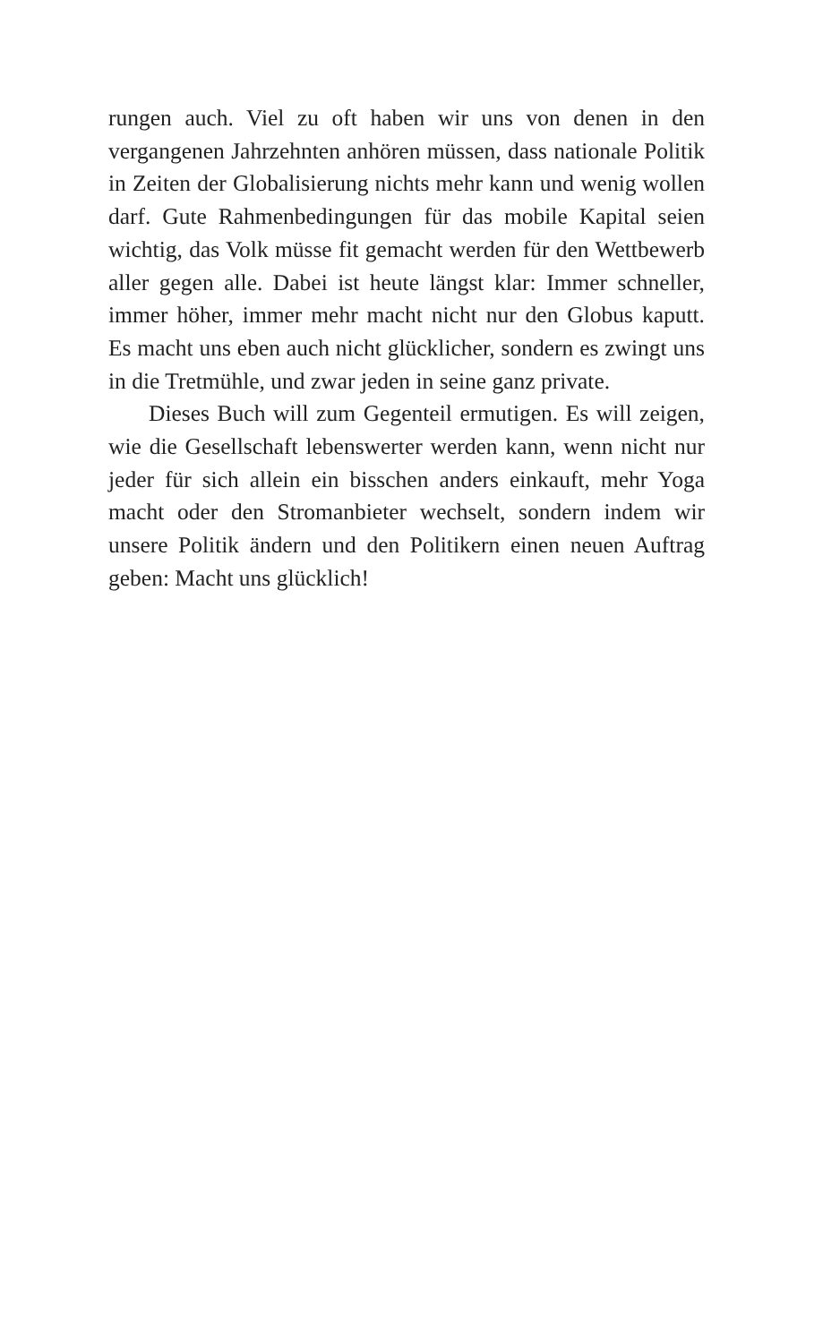rungen auch. Viel zu oft haben wir uns von denen in den vergangenen Jahrzehnten anhören müssen, dass nationale Politik in Zeiten der Globalisierung nichts mehr kann und wenig wollen darf. Gute Rahmenbedingungen für das mobile Kapital seien wichtig, das Volk müsse fit gemacht werden für den Wettbewerb aller gegen alle. Dabei ist heute längst klar: Immer schneller, immer höher, immer mehr macht nicht nur den Globus kaputt. Es macht uns eben auch nicht glück­licher, sondern es zwingt uns in die Tretmühle, und zwar je­den in seine ganz private.
Dieses Buch will zum Gegenteil ermutigen. Es will zei­gen, wie die Gesellschaft lebenswerter werden kann, wenn nicht nur jeder für sich allein ein bisschen anders einkauft, mehr Yoga macht oder den Stromanbieter wechselt, sondern indem wir unsere Politik ändern und den Politikern einen neuen Auftrag geben: Macht uns glücklich!